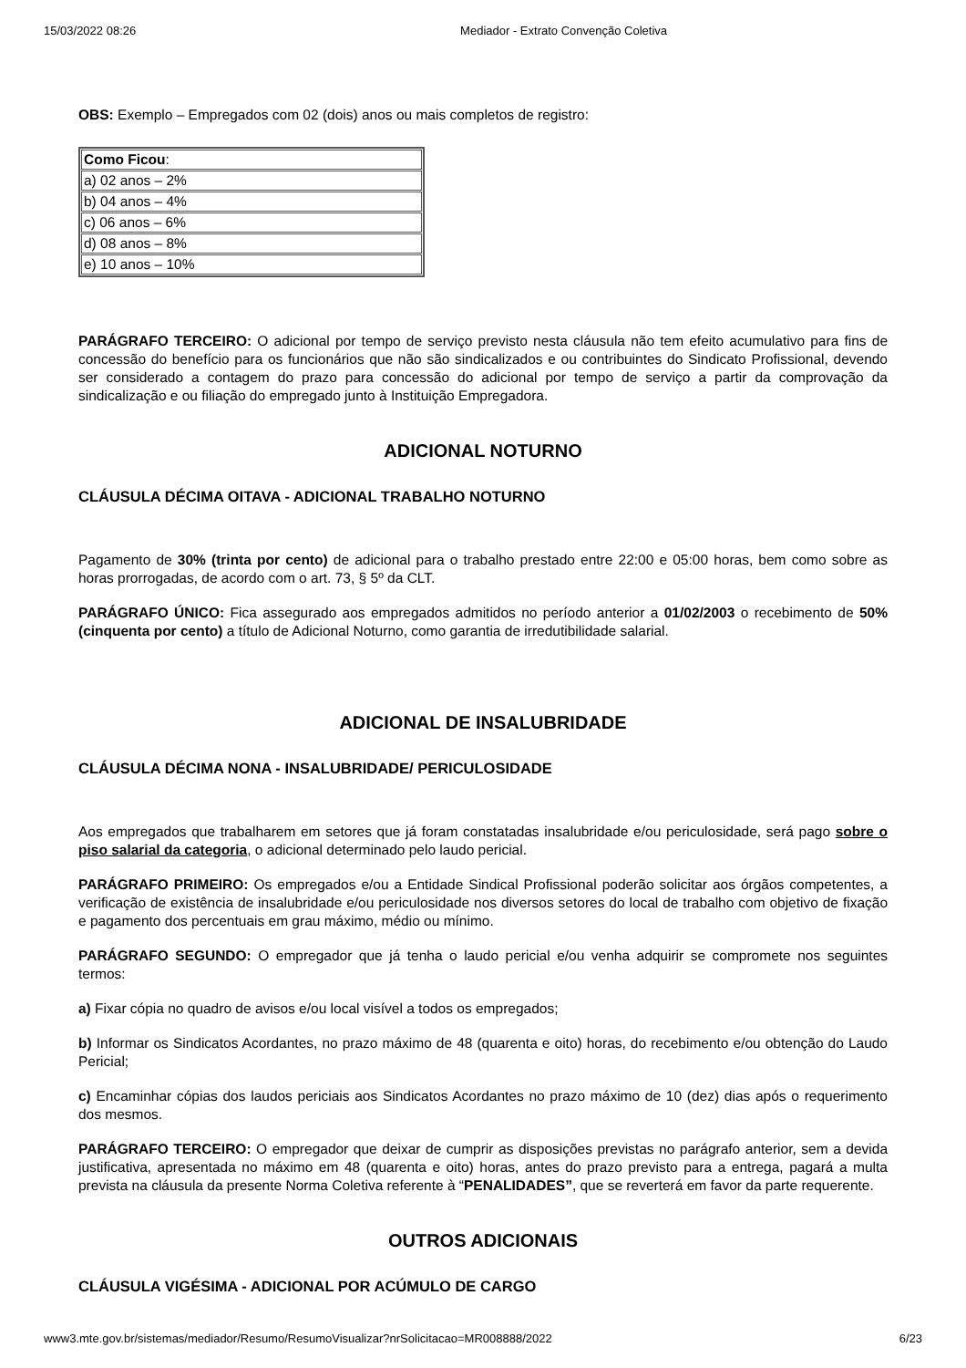15/03/2022 08:26 Mediador - Extrato Convenção Coletiva
OBS: Exemplo – Empregados com 02 (dois) anos ou mais completos de registro:
| Como Ficou : |
| a) 02 anos – 2% |
| b) 04 anos – 4% |
| c) 06 anos – 6% |
| d) 08 anos – 8% |
| e) 10 anos – 10% |
PARÁGRAFO TERCEIRO: O adicional por tempo de serviço previsto nesta cláusula não tem efeito acumulativo para fins de concessão do benefício para os funcionários que não são sindicalizados e ou contribuintes do Sindicato Profissional, devendo ser considerado a contagem do prazo para concessão do adicional por tempo de serviço a partir da comprovação da sindicalização e ou filiação do empregado junto à Instituição Empregadora.
ADICIONAL NOTURNO
CLÁUSULA DÉCIMA OITAVA - ADICIONAL TRABALHO NOTURNO
Pagamento de 30% (trinta por cento) de adicional para o trabalho prestado entre 22:00 e 05:00 horas, bem como sobre as horas prorrogadas, de acordo com o art. 73, § 5º da CLT.
PARÁGRAFO ÚNICO: Fica assegurado aos empregados admitidos no período anterior a 01/02/2003 o recebimento de 50% (cinquenta por cento) a título de Adicional Noturno, como garantia de irredutibilidade salarial.
ADICIONAL DE INSALUBRIDADE
CLÁUSULA DÉCIMA NONA - INSALUBRIDADE/ PERICULOSIDADE
Aos empregados que trabalharem em setores que já foram constatadas insalubridade e/ou periculosidade, será pago sobre o piso salarial da categoria, o adicional determinado pelo laudo pericial.
PARÁGRAFO PRIMEIRO: Os empregados e/ou a Entidade Sindical Profissional poderão solicitar aos órgãos competentes, a verificação de existência de insalubridade e/ou periculosidade nos diversos setores do local de trabalho com objetivo de fixação e pagamento dos percentuais em grau máximo, médio ou mínimo.
PARÁGRAFO SEGUNDO: O empregador que já tenha o laudo pericial e/ou venha adquirir se compromete nos seguintes termos:
a) Fixar cópia no quadro de avisos e/ou local visível a todos os empregados;
b) Informar os Sindicatos Acordantes, no prazo máximo de 48 (quarenta e oito) horas, do recebimento e/ou obtenção do Laudo Pericial;
c) Encaminhar cópias dos laudos periciais aos Sindicatos Acordantes no prazo máximo de 10 (dez) dias após o requerimento dos mesmos.
PARÁGRAFO TERCEIRO: O empregador que deixar de cumprir as disposições previstas no parágrafo anterior, sem a devida justificativa, apresentada no máximo em 48 (quarenta e oito) horas, antes do prazo previsto para a entrega, pagará a multa prevista na cláusula da presente Norma Coletiva referente à “PENALIDADES”, que se reverterá em favor da parte requerente.
OUTROS ADICIONAIS
CLÁUSULA VIGÉSIMA - ADICIONAL POR ACÚMULO DE CARGO
www3.mte.gov.br/sistemas/mediador/Resumo/ResumoVisualizar?nrSolicitacao=MR008888/2022 6/23